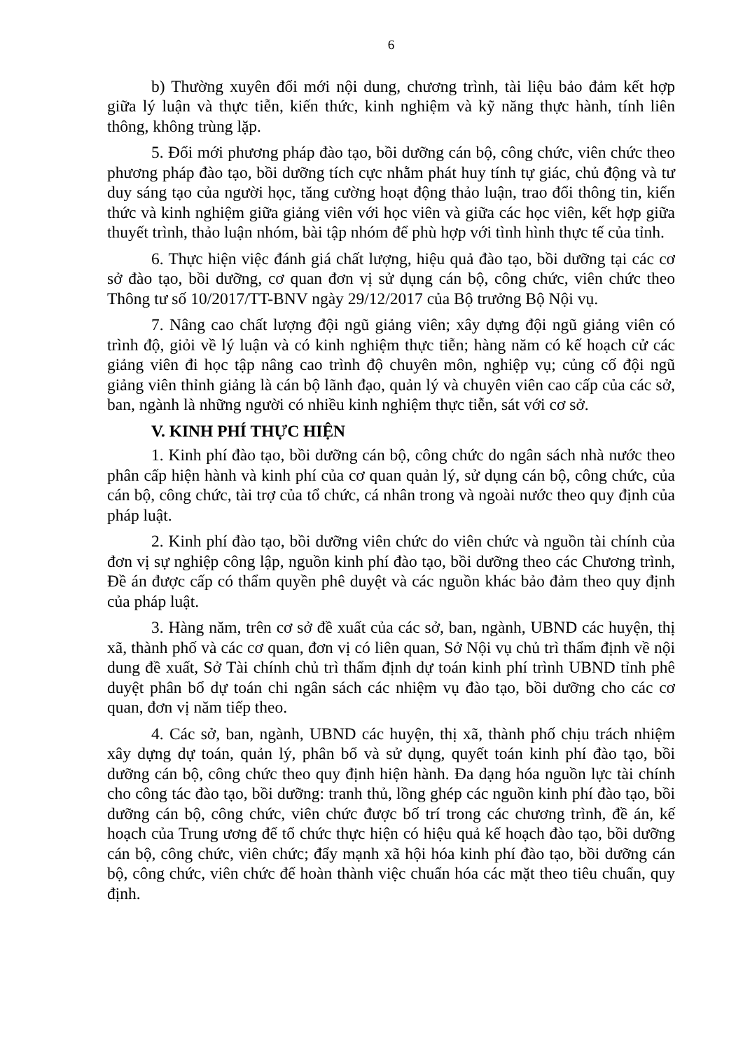6
b) Thường xuyên đổi mới nội dung, chương trình, tài liệu bảo đảm kết hợp giữa lý luận và thực tiễn, kiến thức, kinh nghiệm và kỹ năng thực hành, tính liên thông, không trùng lặp.
5. Đổi mới phương pháp đào tạo, bồi dưỡng cán bộ, công chức, viên chức theo phương pháp đào tạo, bồi dưỡng tích cực nhằm phát huy tính tự giác, chủ động và tư duy sáng tạo của người học, tăng cường hoạt động thảo luận, trao đổi thông tin, kiến thức và kinh nghiệm giữa giảng viên với học viên và giữa các học viên, kết hợp giữa thuyết trình, thảo luận nhóm, bài tập nhóm để phù hợp với tình hình thực tế của tỉnh.
6. Thực hiện việc đánh giá chất lượng, hiệu quả đào tạo, bồi dưỡng tại các cơ sở đào tạo, bồi dưỡng, cơ quan đơn vị sử dụng cán bộ, công chức, viên chức theo Thông tư số 10/2017/TT-BNV ngày 29/12/2017 của Bộ trưởng Bộ Nội vụ.
7. Nâng cao chất lượng đội ngũ giảng viên; xây dựng đội ngũ giảng viên có trình độ, giỏi về lý luận và có kinh nghiệm thực tiễn; hàng năm có kế hoạch cử các giảng viên đi học tập nâng cao trình độ chuyên môn, nghiệp vụ; củng cố đội ngũ giảng viên thỉnh giảng là cán bộ lãnh đạo, quản lý và chuyên viên cao cấp của các sở, ban, ngành là những người có nhiều kinh nghiệm thực tiễn, sát với cơ sở.
V. KINH PHÍ THỰC HIỆN
1. Kinh phí đào tạo, bồi dưỡng cán bộ, công chức do ngân sách nhà nước theo phân cấp hiện hành và kinh phí của cơ quan quản lý, sử dụng cán bộ, công chức, của cán bộ, công chức, tài trợ của tổ chức, cá nhân trong và ngoài nước theo quy định của pháp luật.
2. Kinh phí đào tạo, bồi dưỡng viên chức do viên chức và nguồn tài chính của đơn vị sự nghiệp công lập, nguồn kinh phí đào tạo, bồi dưỡng theo các Chương trình, Đề án được cấp có thẩm quyền phê duyệt và các nguồn khác bảo đảm theo quy định của pháp luật.
3. Hàng năm, trên cơ sở đề xuất của các sở, ban, ngành, UBND các huyện, thị xã, thành phố và các cơ quan, đơn vị có liên quan, Sở Nội vụ chủ trì thẩm định về nội dung đề xuất, Sở Tài chính chủ trì thẩm định dự toán kinh phí trình UBND tỉnh phê duyệt phân bổ dự toán chi ngân sách các nhiệm vụ đào tạo, bồi dưỡng cho các cơ quan, đơn vị năm tiếp theo.
4. Các sở, ban, ngành, UBND các huyện, thị xã, thành phố chịu trách nhiệm xây dựng dự toán, quản lý, phân bổ và sử dụng, quyết toán kinh phí đào tạo, bồi dưỡng cán bộ, công chức theo quy định hiện hành. Đa dạng hóa nguồn lực tài chính cho công tác đào tạo, bồi dưỡng: tranh thủ, lồng ghép các nguồn kinh phí đào tạo, bồi dưỡng cán bộ, công chức, viên chức được bố trí trong các chương trình, đề án, kế hoạch của Trung ương để tổ chức thực hiện có hiệu quả kế hoạch đào tạo, bồi dưỡng cán bộ, công chức, viên chức; đẩy mạnh xã hội hóa kinh phí đào tạo, bồi dưỡng cán bộ, công chức, viên chức để hoàn thành việc chuẩn hóa các mặt theo tiêu chuẩn, quy định.